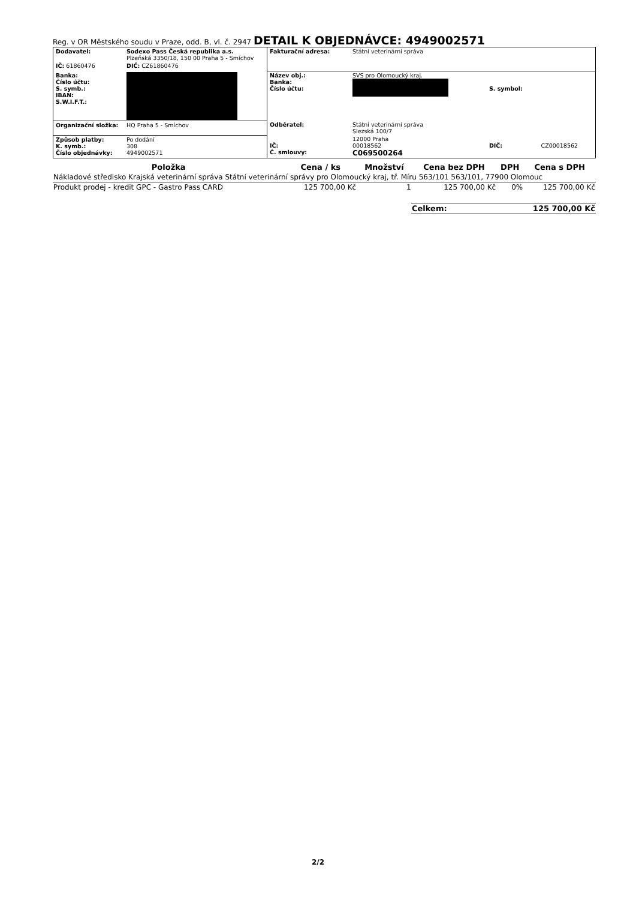Reg. v OR Městského soudu v Praze, odd. B, vl. č. 2947 DETAIL K OBJEDNÁVCE: 4949002571
| Dodavatel: | Sodexo Pass Česká republika a.s. Plzeňská 3350/18, 150 00 Praha 5 - Smíchov | Fakturační adresa: | Státní veterinární správa | | |
| IČ: 61860476 | DIČ: CZ61860476 | | | | |
| Banka: Číslo účtu: S. symb.: IBAN: S.W.I.F.T.: | | Název obj.: Banka: Číslo účtu: | SVS pro Olomoucký kraj. | S. symbol: | |
| Organizační složka: | HQ Praha 5 - Smíchov | Odběratel: | Státní veterinární správa Slezská 100/7 | | |
| Způsob platby: K. symb.: Číslo objednávky: | Po dodání 308 4949002571 | IČ: Č. smlouvy: | 12000 Praha 00018562 C069500264 | DIČ: | CZ00018562 |
| Položka | Cena / ks | Množství | Cena bez DPH | DPH | Cena s DPH |
| --- | --- | --- | --- | --- | --- |
| Nákladové středisko Krajská veterinární správa Státní veterinární správy pro Olomoucký kraj, tř. Míru 563/101 563/101, 77900 Olomouc | | | | | |
| Produkt prodej - kredit GPC - Gastro Pass CARD | 125 700,00 Kč | 1 | 125 700,00 Kč | 0% | 125 700,00 Kč |
| Celkem: | 125 700,00 Kč |
2/2